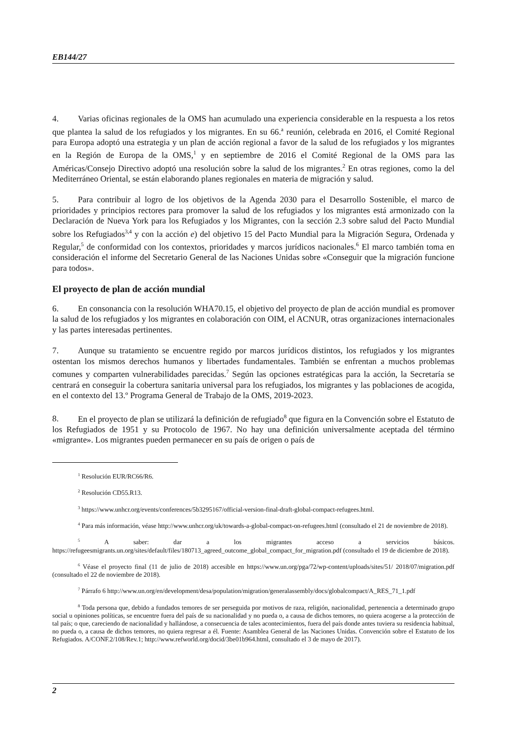EB144/27
4. Varias oficinas regionales de la OMS han acumulado una experiencia considerable en la respuesta a los retos que plantea la salud de los refugiados y los migrantes. En su 66.<sup>a</sup> reunión, celebrada en 2016, el Comité Regional para Europa adoptó una estrategia y un plan de acción regional a favor de la salud de los refugiados y los migrantes en la Región de Europa de la OMS,<sup>1</sup> y en septiembre de 2016 el Comité Regional de la OMS para las Américas/Consejo Directivo adoptó una resolución sobre la salud de los migrantes.<sup>2</sup> En otras regiones, como la del Mediterráneo Oriental, se están elaborando planes regionales en materia de migración y salud.
5. Para contribuir al logro de los objetivos de la Agenda 2030 para el Desarrollo Sostenible, el marco de prioridades y principios rectores para promover la salud de los refugiados y los migrantes está armonizado con la Declaración de Nueva York para los Refugiados y los Migrantes, con la sección 2.3 sobre salud del Pacto Mundial sobre los Refugiados<sup>3,4</sup> y con la acción e) del objetivo 15 del Pacto Mundial para la Migración Segura, Ordenada y Regular,<sup>5</sup> de conformidad con los contextos, prioridades y marcos jurídicos nacionales.<sup>6</sup> El marco también toma en consideración el informe del Secretario General de las Naciones Unidas sobre «Conseguir que la migración funcione para todos».
El proyecto de plan de acción mundial
6. En consonancia con la resolución WHA70.15, el objetivo del proyecto de plan de acción mundial es promover la salud de los refugiados y los migrantes en colaboración con OIM, el ACNUR, otras organizaciones internacionales y las partes interesadas pertinentes.
7. Aunque su tratamiento se encuentre regido por marcos jurídicos distintos, los refugiados y los migrantes ostentan los mismos derechos humanos y libertades fundamentales. También se enfrentan a muchos problemas comunes y comparten vulnerabilidades parecidas.<sup>7</sup> Según las opciones estratégicas para la acción, la Secretaría se centrará en conseguir la cobertura sanitaria universal para los refugiados, los migrantes y las poblaciones de acogida, en el contexto del 13.º Programa General de Trabajo de la OMS, 2019-2023.
8. En el proyecto de plan se utilizará la definición de refugiado<sup>8</sup> que figura en la Convención sobre el Estatuto de los Refugiados de 1951 y su Protocolo de 1967. No hay una definición universalmente aceptada del término «migrante». Los migrantes pueden permanecer en su país de origen o país de
<sup>1</sup> Resolución EUR/RC66/R6.
<sup>2</sup> Resolución CD55.R13.
<sup>3</sup> https://www.unhcr.org/events/conferences/5b3295167/official-version-final-draft-global-compact-refugees.html.
<sup>4</sup> Para más información, véase http://www.unhcr.org/uk/towards-a-global-compact-on-refugees.html (consultado el 21 de noviembre de 2018).
<sup>5</sup> A saber: dar a los migrantes acceso a servicios básicos. https://refugeesmigrants.un.org/sites/default/files/180713_agreed_outcome_global_compact_for_migration.pdf (consultado el 19 de diciembre de 2018).
<sup>6</sup> Véase el proyecto final (11 de julio de 2018) accesible en https://www.un.org/pga/72/wp-content/uploads/sites/51/ 2018/07/migration.pdf (consultado el 22 de noviembre de 2018).
<sup>7</sup> Párrafo 6 http://www.un.org/en/development/desa/population/migration/generalassembly/docs/globalcompact/A_RES_71_1.pdf
<sup>8</sup> Toda persona que, debido a fundados temores de ser perseguida por motivos de raza, religión, nacionalidad, pertenencia a determinado grupo social u opiniones políticas, se encuentre fuera del país de su nacionalidad y no pueda o, a causa de dichos temores, no quiera acogerse a la protección de tal país; o que, careciendo de nacionalidad y hallándose, a consecuencia de tales acontecimientos, fuera del país donde antes tuviera su residencia habitual, no pueda o, a causa de dichos temores, no quiera regresar a él. Fuente: Asamblea General de las Naciones Unidas. Convención sobre el Estatuto de los Refugiados. A/CONF.2/108/Rev.1; http://www.refworld.org/docid/3be01b964.html, consultado el 3 de mayo de 2017).
2